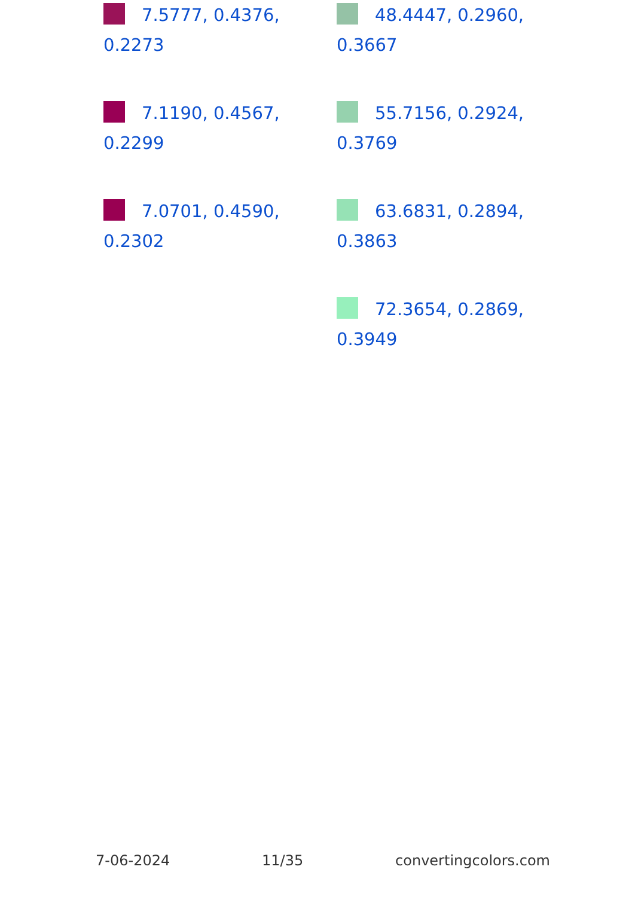7.5777, 0.4376, 0.2273
7.1190, 0.4567, 0.2299
7.0701, 0.4590, 0.2302
48.4447, 0.2960, 0.3667
55.7156, 0.2924, 0.3769
63.6831, 0.2894, 0.3863
72.3654, 0.2869, 0.3949
7-06-2024 11/35 convertingcolors.com